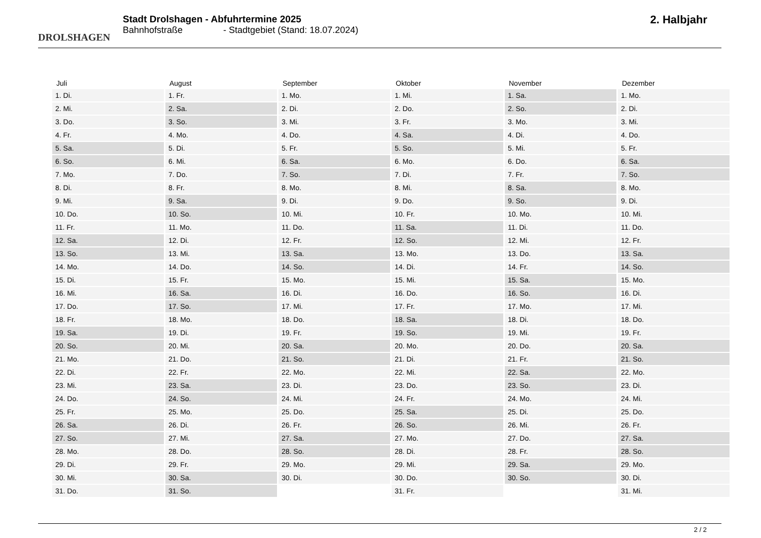DROLSHAGEN
Stadt Drolshagen - Abfuhrtermine 2025
Bahnhofstraße - Stadtgebiet (Stand: 18.07.2024)
2. Halbjahr
| Juli | August | September | Oktober | November | Dezember |
| --- | --- | --- | --- | --- | --- |
| 1. Di. | 1. Fr. | 1. Mo. | 1. Mi. | 1. Sa. | 1. Mo. |
| 2. Mi. | 2. Sa. | 2. Di. | 2. Do. | 2. So. | 2. Di. |
| 3. Do. | 3. So. | 3. Mi. | 3. Fr. | 3. Mo. | 3. Mi. |
| 4. Fr. | 4. Mo. | 4. Do. | 4. Sa. | 4. Di. | 4. Do. |
| 5. Sa. | 5. Di. | 5. Fr. | 5. So. | 5. Mi. | 5. Fr. |
| 6. So. | 6. Mi. | 6. Sa. | 6. Mo. | 6. Do. | 6. Sa. |
| 7. Mo. | 7. Do. | 7. So. | 7. Di. | 7. Fr. | 7. So. |
| 8. Di. | 8. Fr. | 8. Mo. | 8. Mi. | 8. Sa. | 8. Mo. |
| 9. Mi. | 9. Sa. | 9. Di. | 9. Do. | 9. So. | 9. Di. |
| 10. Do. | 10. So. | 10. Mi. | 10. Fr. | 10. Mo. | 10. Mi. |
| 11. Fr. | 11. Mo. | 11. Do. | 11. Sa. | 11. Di. | 11. Do. |
| 12. Sa. | 12. Di. | 12. Fr. | 12. So. | 12. Mi. | 12. Fr. |
| 13. So. | 13. Mi. | 13. Sa. | 13. Mo. | 13. Do. | 13. Sa. |
| 14. Mo. | 14. Do. | 14. So. | 14. Di. | 14. Fr. | 14. So. |
| 15. Di. | 15. Fr. | 15. Mo. | 15. Mi. | 15. Sa. | 15. Mo. |
| 16. Mi. | 16. Sa. | 16. Di. | 16. Do. | 16. So. | 16. Di. |
| 17. Do. | 17. So. | 17. Mi. | 17. Fr. | 17. Mo. | 17. Mi. |
| 18. Fr. | 18. Mo. | 18. Do. | 18. Sa. | 18. Di. | 18. Do. |
| 19. Sa. | 19. Di. | 19. Fr. | 19. So. | 19. Mi. | 19. Fr. |
| 20. So. | 20. Mi. | 20. Sa. | 20. Mo. | 20. Do. | 20. Sa. |
| 21. Mo. | 21. Do. | 21. So. | 21. Di. | 21. Fr. | 21. So. |
| 22. Di. | 22. Fr. | 22. Mo. | 22. Mi. | 22. Sa. | 22. Mo. |
| 23. Mi. | 23. Sa. | 23. Di. | 23. Do. | 23. So. | 23. Di. |
| 24. Do. | 24. So. | 24. Mi. | 24. Fr. | 24. Mo. | 24. Mi. |
| 25. Fr. | 25. Mo. | 25. Do. | 25. Sa. | 25. Di. | 25. Do. |
| 26. Sa. | 26. Di. | 26. Fr. | 26. So. | 26. Mi. | 26. Fr. |
| 27. So. | 27. Mi. | 27. Sa. | 27. Mo. | 27. Do. | 27. Sa. |
| 28. Mo. | 28. Do. | 28. So. | 28. Di. | 28. Fr. | 28. So. |
| 29. Di. | 29. Fr. | 29. Mo. | 29. Mi. | 29. Sa. | 29. Mo. |
| 30. Mi. | 30. Sa. | 30. Di. | 30. Do. | 30. So. | 30. Di. |
| 31. Do. | 31. So. | | 31. Fr. | | 31. Mi. |
2 / 2